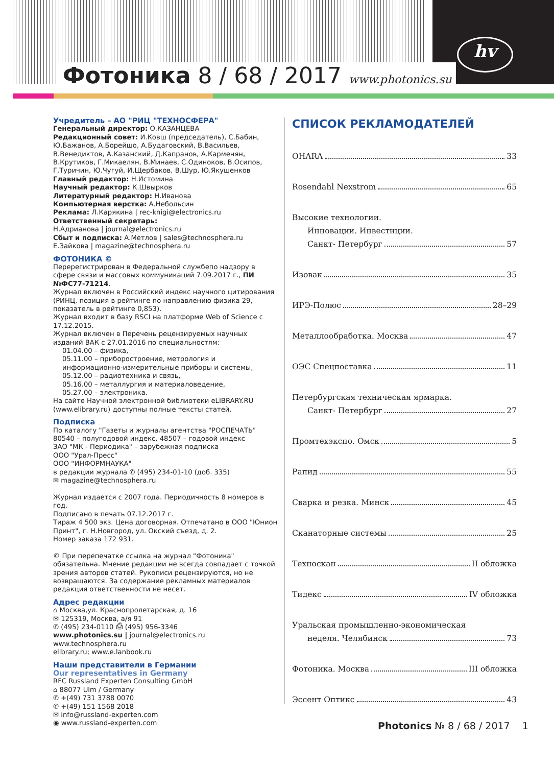hv
Фотоника 8 / 68 / 2017 www.photonics.su
Учредитель – АО "РИЦ "ТЕХНОСФЕРА"
Генеральный директор: О.КАЗАНЦЕВА
Редакционный совет: И.Ковш (председатель), С.Бабин, Ю.Бажанов, А.Борейшо, А.Будаговский, В.Васильев, В.Венедиктов, А.Казанский, Д.Капранов, А.Карменян, В.Крутиков, Г.Микаелян, В.Минаев, С.Одиноков, В.Осипов, Г.Туричин, Ю.Чугуй, И.Щербаков, В.Шур, Ю.Якушенков
Главный редактор: Н.Истомина
Научный редактор: К.Швырков
Литературный редактор: Н.Иванова
Компьютерная верстка: А.Небольсин
Реклама: Л.Карякина | rec-knigi@electronics.ru
Ответственный секретарь:
Н.Адрианова | journal@electronics.ru
Сбыт и подписка: А.Метлов | sales@technosphera.ru
Е.Зайкова | magazine@technosphera.ru
ФОТОНИКА ©
Перерегистрирован в Федеральной службепо надзору в сфере связи и массовых коммуникаций 7.09.2017 г., ПИ №ФС77-71214.
Журнал включен в Российский индекс научного цитирования (РИНЦ, позиция в рейтинге по направлению физика 29, показатель в рейтинге 0,853).
Журнал входит в базу RSCI на платформе Web of Science с 17.12.2015.
Журнал включен в Перечень рецензируемых научных изданий ВАК с 27.01.2016 по специальностям:
01.04.00 – физика,
05.11.00 – приборостроение, метрология и информационно-измерительные приборы и системы,
05.12.00 – радиотехника и связь,
05.16.00 – металлургия и материаловедение,
05.27.00 – электроника.
На сайте Научной электронной библиотеки eLIBRARY.RU (www.elibrary.ru) доступны полные тексты статей.
Подписка
По каталогу "Газеты и журналы агентства "РОСПЕЧАТЬ"
80540 – полугодовой индекс, 48507 – годовой индекс
ЗАО "МК - Периодика" – зарубежная подписка
ООО "Урал-Пресс"
ООО "ИНФОРМНАУКА"
в редакции журнала ✆ (495) 234-01-10 (доб. 335)
✉ magazine@technosphera.ru
Журнал издается с 2007 года. Периодичность 8 номеров в год.
Подписано в печать 07.12.2017 г.
Тираж 4 500 экз. Цена договорная. Отпечатано в ООО "Юнион Принт", г. Н.Новгород, ул. Окский съезд, д. 2.
Номер заказа 172 931.
© При перепечатке ссылка на журнал "Фотоника" обязательна. Мнение редакции не всегда совпадает с точкой зрения авторов статей. Рукописи рецензируются, но не возвращаются. За содержание рекламных материалов редакция ответственности не несет.
Адрес редакции
⌂ Москва,ул. Краснопролетарская, д. 16
✉ 125319, Москва, а/я 91
✆ (495) 234-0110 ⎙ (495) 956-3346
www.photonics.su | journal@electronics.ru
www.technosphera.ru
elibrary.ru; www.e.lanbook.ru
Наши представители в Германии
Our representatives in Germany
RFC Russland Experten Consulting GmbH
⌂ 88077 Ulm / Germany
✆ +(49) 731 3788 0070
✆ +(49) 151 1568 2018
✉ info@russland-experten.com
◉ www.russland-experten.com
СПИСОК РЕКЛАМОДАТЕЛЕЙ
OHARA 33
Rosendahl Nexstrom 65
Высокие технологии.
Инновации. Инвестиции.
Санкт- Петербург 57
Изовак 35
ИРЭ-Полюс 28–29
Металлообработка. Москва 47
ОЭС Спецпоставка 11
Петербургская техническая ярмарка.
Санкт- Петербург 27
Промтехэкспо. Омск 5
Рапид 55
Сварка и резка. Минск 45
Сканаторные системы 25
Техноскан II обложка
Тидекс IV обложка
Уральская промышленно-экономическая
неделя. Челябинск 73
Фотоника. Москва III обложка
Эссент Оптикс 43
Photonics № 8 / 68 / 2017 1